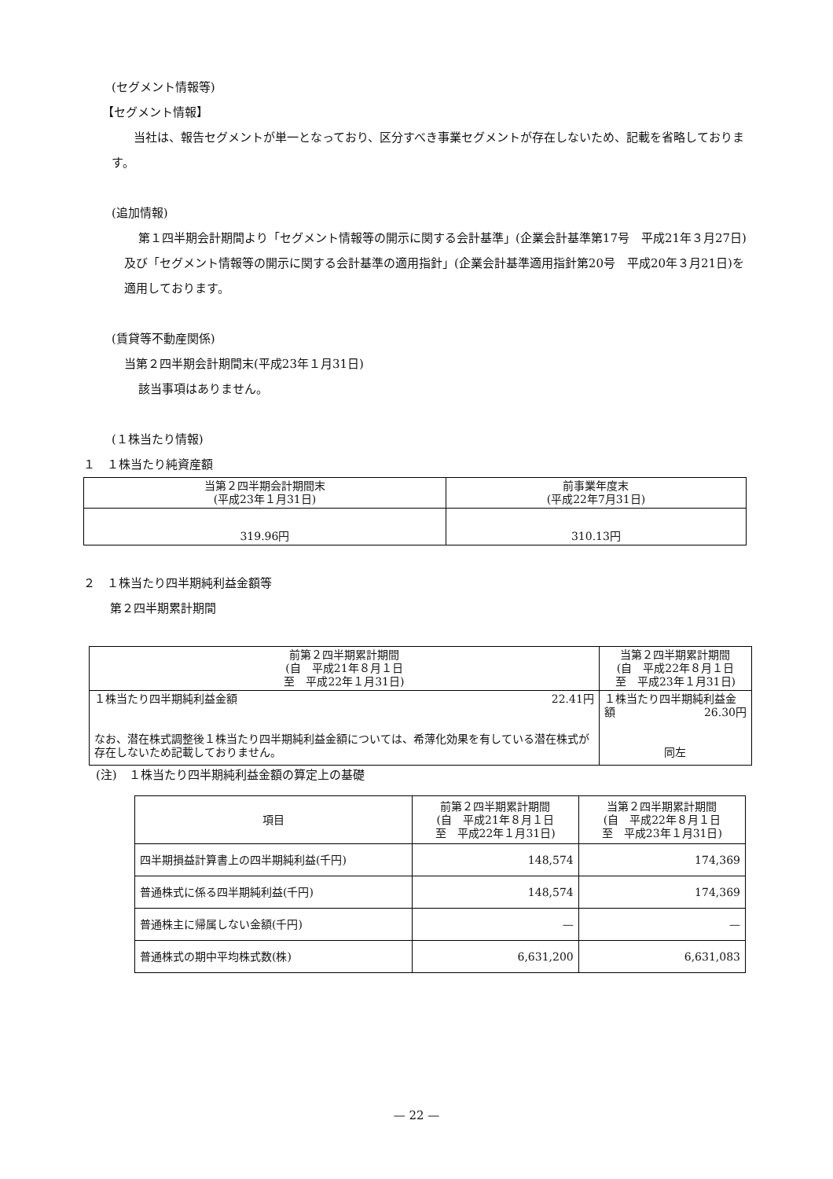(セグメント情報等)
【セグメント情報】
当社は、報告セグメントが単一となっており、区分すべき事業セグメントが存在しないため、記載を省略しております。
(追加情報)
第１四半期会計期間より「セグメント情報等の開示に関する会計基準」(企業会計基準第17号　平成21年３月27日)及び「セグメント情報等の開示に関する会計基準の適用指針」(企業会計基準適用指針第20号　平成20年３月21日)を適用しております。
(賃貸等不動産関係)
当第２四半期会計期間末(平成23年１月31日)
該当事項はありません。
(１株当たり情報)
１　１株当たり純資産額
| 当第２四半期会計期間末 (平成23年１月31日) | 前事業年度末 (平成22年7月31日) |
| --- | --- |
| 319.96円 | 310.13円 |
２　１株当たり四半期純利益金額等
第２四半期累計期間
| 前第２四半期累計期間 (自 平成21年８月１日 至 平成22年１月31日) | 当第２四半期累計期間 (自 平成22年８月１日 至 平成23年１月31日) |
| --- | --- |
| １株当たり四半期純利益金額 22.41円 なお、潜在株式調整後１株当たり四半期純利益金額については、希薄化効果を有している潜在株式が存在しないため記載しておりません。 | １株当たり四半期純利益金額 26.30円 同左 |
(注)　１株当たり四半期純利益金額の算定上の基礎
| 項目 | 前第２四半期累計期間 (自 平成21年８月１日 至 平成22年１月31日) | 当第２四半期累計期間 (自 平成22年８月１日 至 平成23年１月31日) |
| --- | --- | --- |
| 四半期損益計算書上の四半期純利益(千円) | 148,574 | 174,369 |
| 普通株式に係る四半期純利益(千円) | 148,574 | 174,369 |
| 普通株主に帰属しない金額(千円) | — | — |
| 普通株式の期中平均株式数(株) | 6,631,200 | 6,631,083 |
— 22 —